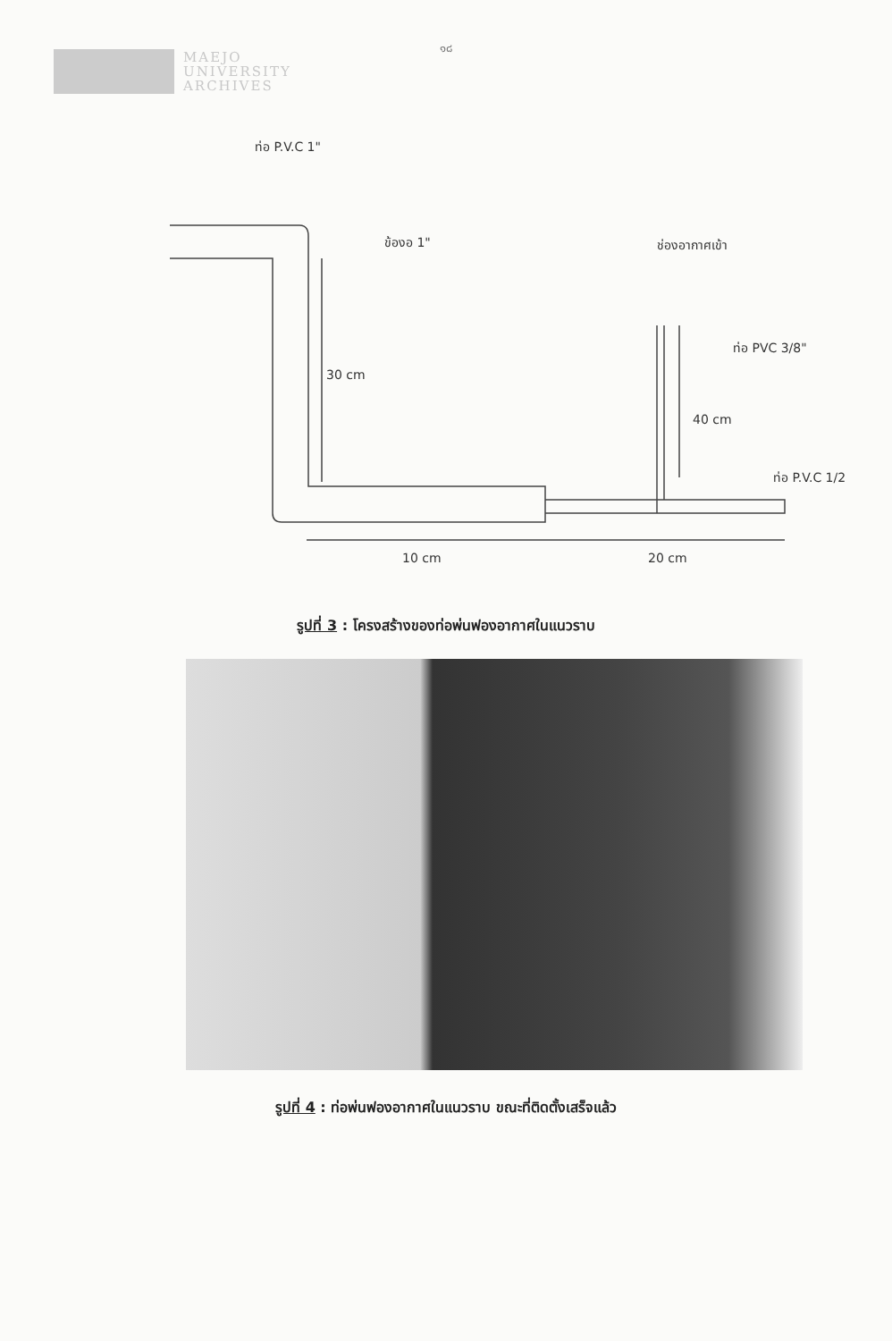๑๘
MAEJO
UNIVERSITY
ARCHIVES
ท่อ P.V.C 1"
ข้องอ 1"
ช่องอากาศเข้า
ท่อ PVC 3/8"
30 cm
40 cm
ท่อ P.V.C 1/2
10 cm
20 cm
รูปที่ 3 : โครงสร้างของท่อพ่นฟองอากาศในแนวราบ
รูปที่ 4 : ท่อพ่นฟองอากาศในแนวราบ ขณะที่ติดตั้งเสร็จแล้ว